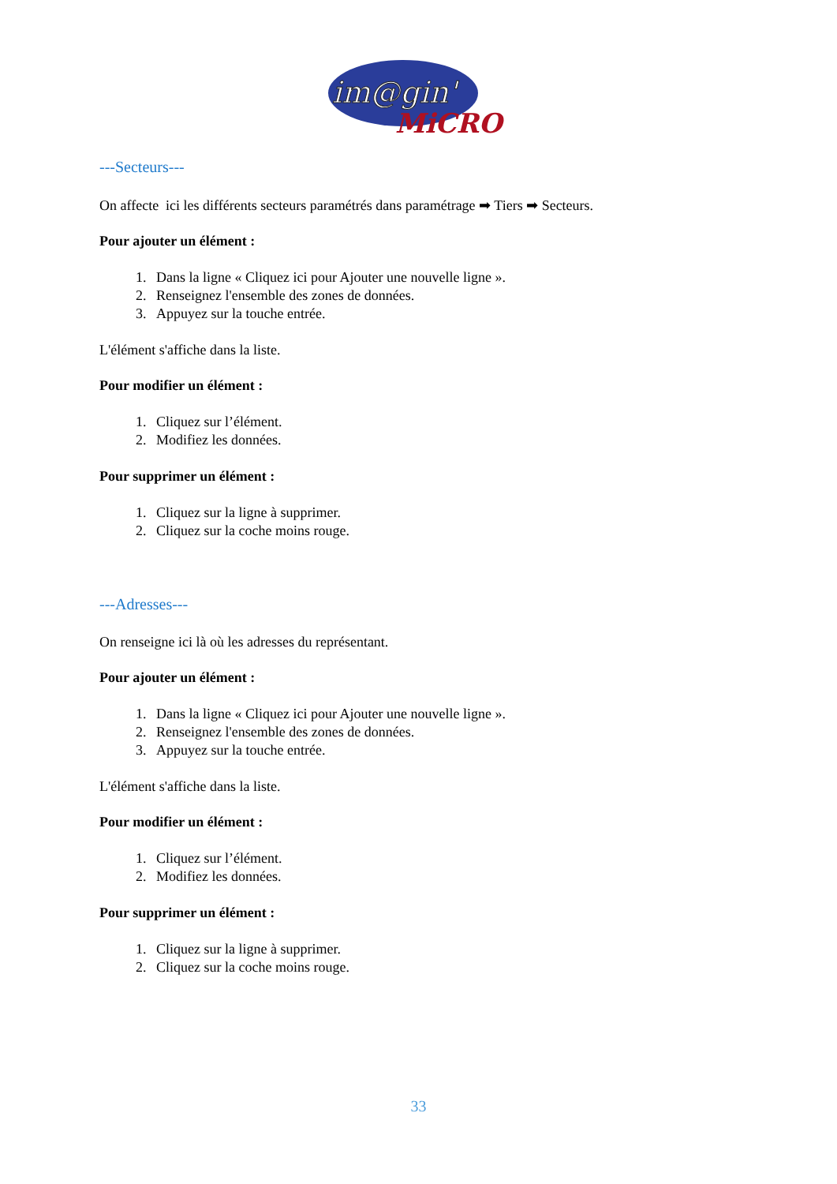im@gin'
MiCRO
---Secteurs---
On affecte ici les différents secteurs paramétrés dans paramétrage ➡ Tiers ➡ Secteurs.
Pour ajouter un élément :
1. Dans la ligne « Cliquez ici pour Ajouter une nouvelle ligne ».
2. Renseignez l'ensemble des zones de données.
3. Appuyez sur la touche entrée.
L'élément s'affiche dans la liste.
Pour modifier un élément :
1. Cliquez sur l’élément.
2. Modifiez les données.
Pour supprimer un élément :
1. Cliquez sur la ligne à supprimer.
2. Cliquez sur la coche moins rouge.
---Adresses---
On renseigne ici là où les adresses du représentant.
Pour ajouter un élément :
1. Dans la ligne « Cliquez ici pour Ajouter une nouvelle ligne ».
2. Renseignez l'ensemble des zones de données.
3. Appuyez sur la touche entrée.
L'élément s'affiche dans la liste.
Pour modifier un élément :
1. Cliquez sur l’élément.
2. Modifiez les données.
Pour supprimer un élément :
1. Cliquez sur la ligne à supprimer.
2. Cliquez sur la coche moins rouge.
33